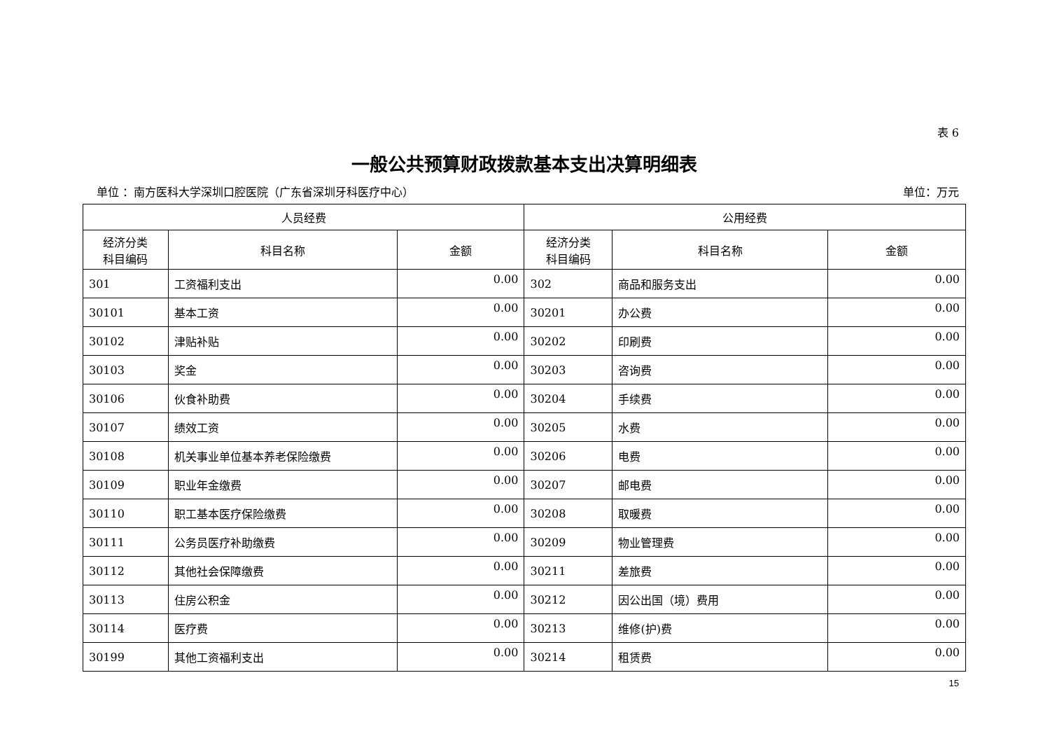表 6
一般公共预算财政拨款基本支出决算明细表
单位 ：南方医科大学深圳口腔医院（广东省深圳牙科医疗中心） 单位：万元
| 人员经费 | | | 公用经费 | | |
| --- | --- | --- | --- | --- | --- |
| 经济分类 科目编码 | 科目名称 | 金额 | 经济分类 科目编码 | 科目名称 | 金额 |
| 301 | 工资福利支出 | 0.00 | 302 | 商品和服务支出 | 0.00 |
| 30101 | 基本工资 | 0.00 | 30201 | 办公费 | 0.00 |
| 30102 | 津贴补贴 | 0.00 | 30202 | 印刷费 | 0.00 |
| 30103 | 奖金 | 0.00 | 30203 | 咨询费 | 0.00 |
| 30106 | 伙食补助费 | 0.00 | 30204 | 手续费 | 0.00 |
| 30107 | 绩效工资 | 0.00 | 30205 | 水费 | 0.00 |
| 30108 | 机关事业单位基本养老保险缴费 | 0.00 | 30206 | 电费 | 0.00 |
| 30109 | 职业年金缴费 | 0.00 | 30207 | 邮电费 | 0.00 |
| 30110 | 职工基本医疗保险缴费 | 0.00 | 30208 | 取暖费 | 0.00 |
| 30111 | 公务员医疗补助缴费 | 0.00 | 30209 | 物业管理费 | 0.00 |
| 30112 | 其他社会保障缴费 | 0.00 | 30211 | 差旅费 | 0.00 |
| 30113 | 住房公积金 | 0.00 | 30212 | 因公出国（境）费用 | 0.00 |
| 30114 | 医疗费 | 0.00 | 30213 | 维修(护)费 | 0.00 |
| 30199 | 其他工资福利支出 | 0.00 | 30214 | 租赁费 | 0.00 |
15